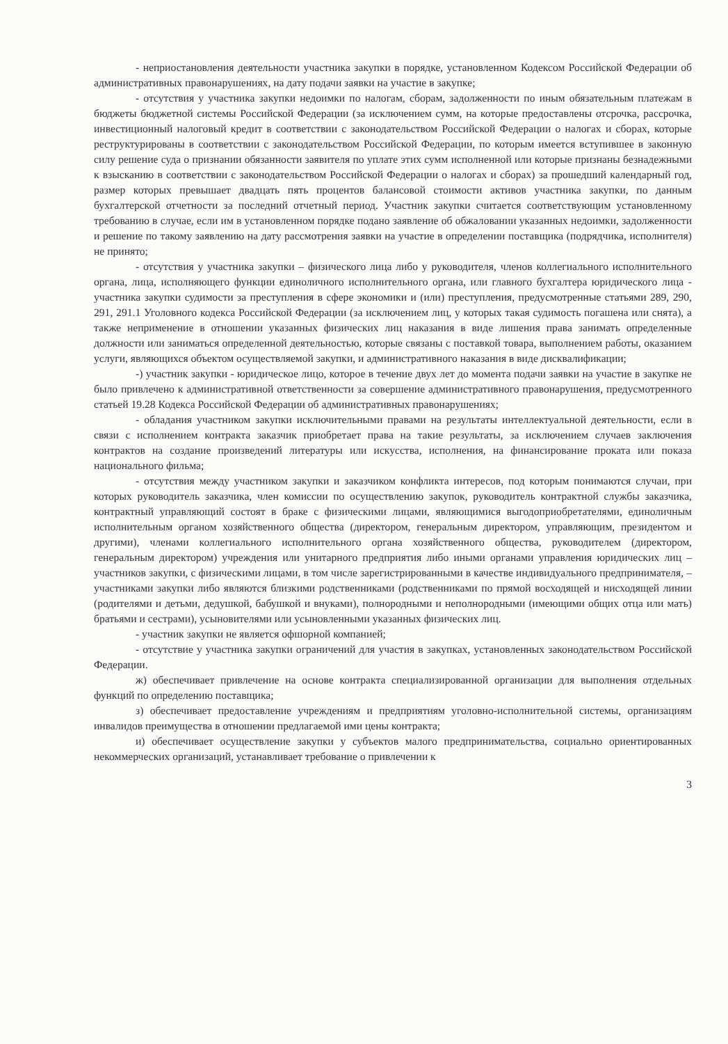- неприостановления деятельности участника закупки в порядке, установленном Кодексом Российской Федерации об административных правонарушениях, на дату подачи заявки на участие в закупке;
- отсутствия у участника закупки недоимки по налогам, сборам, задолженности по иным обязательным платежам в бюджеты бюджетной системы Российской Федерации (за исключением сумм, на которые предоставлены отсрочка, рассрочка, инвестиционный налоговый кредит в соответствии с законодательством Российской Федерации о налогах и сборах, которые реструктурированы в соответствии с законодательством Российской Федерации, по которым имеется вступившее в законную силу решение суда о признании обязанности заявителя по уплате этих сумм исполненной или которые признаны безнадежными к взысканию в соответствии с законодательством Российской Федерации о налогах и сборах) за прошедший календарный год, размер которых превышает двадцать пять процентов балансовой стоимости активов участника закупки, по данным бухгалтерской отчетности за последний отчетный период. Участник закупки считается соответствующим установленному требованию в случае, если им в установленном порядке подано заявление об обжаловании указанных недоимки, задолженности и решение по такому заявлению на дату рассмотрения заявки на участие в определении поставщика (подрядчика, исполнителя) не принято;
- отсутствия у участника закупки – физического лица либо у руководителя, членов коллегиального исполнительного органа, лица, исполняющего функции единоличного исполнительного органа, или главного бухгалтера юридического лица - участника закупки судимости за преступления в сфере экономики и (или) преступления, предусмотренные статьями 289, 290, 291, 291.1 Уголовного кодекса Российской Федерации (за исключением лиц, у которых такая судимость погашена или снята), а также неприменение в отношении указанных физических лиц наказания в виде лишения права занимать определенные должности или заниматься определенной деятельностью, которые связаны с поставкой товара, выполнением работы, оказанием услуги, являющихся объектом осуществляемой закупки, и административного наказания в виде дисквалификации;
-) участник закупки - юридическое лицо, которое в течение двух лет до момента подачи заявки на участие в закупке не было привлечено к административной ответственности за совершение административного правонарушения, предусмотренного статьей 19.28 Кодекса Российской Федерации об административных правонарушениях;
- обладания участником закупки исключительными правами на результаты интеллектуальной деятельности, если в связи с исполнением контракта заказчик приобретает права на такие результаты, за исключением случаев заключения контрактов на создание произведений литературы или искусства, исполнения, на финансирование проката или показа национального фильма;
- отсутствия между участником закупки и заказчиком конфликта интересов, под которым понимаются случаи, при которых руководитель заказчика, член комиссии по осуществлению закупок, руководитель контрактной службы заказчика, контрактный управляющий состоят в браке с физическими лицами, являющимися выгодоприобретателями, единоличным исполнительным органом хозяйственного общества (директором, генеральным директором, управляющим, президентом и другими), членами коллегиального исполнительного органа хозяйственного общества, руководителем (директором, генеральным директором) учреждения или унитарного предприятия либо иными органами управления юридических лиц – участников закупки, с физическими лицами, в том числе зарегистрированными в качестве индивидуального предпринимателя, – участниками закупки либо являются близкими родственниками (родственниками по прямой восходящей и нисходящей линии (родителями и детьми, дедушкой, бабушкой и внуками), полнородными и неполнородными (имеющими общих отца или мать) братьями и сестрами), усыновителями или усыновленными указанных физических лиц.
- участник закупки не является офшорной компанией;
- отсутствие у участника закупки ограничений для участия в закупках, установленных законодательством Российской Федерации.
ж) обеспечивает привлечение на основе контракта специализированной организации для выполнения отдельных функций по определению поставщика;
з) обеспечивает предоставление учреждениям и предприятиям уголовно-исполнительной системы, организациям инвалидов преимущества в отношении предлагаемой ими цены контракта;
и) обеспечивает осуществление закупки у субъектов малого предпринимательства, социально ориентированных некоммерческих организаций, устанавливает требование о привлечении к
3